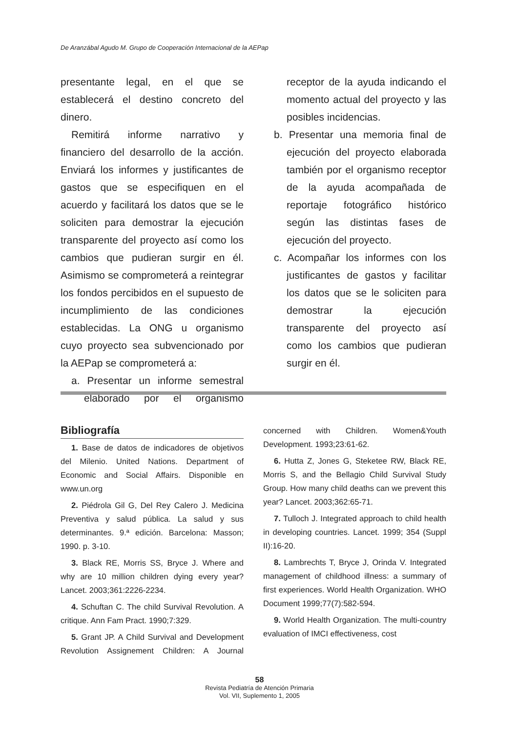De Aranzábal Agudo M. Grupo de Cooperación Internacional de la AEPap
presentante legal, en el que se establecerá el destino concreto del dinero.
Remitirá informe narrativo y financiero del desarrollo de la acción. Enviará los informes y justificantes de gastos que se especifiquen en el acuerdo y facilitará los datos que se le soliciten para demostrar la ejecución transparente del proyecto así como los cambios que pudieran surgir en él. Asimismo se comprometerá a reintegrar los fondos percibidos en el supuesto de incumplimiento de las condiciones establecidas. La ONG u organismo cuyo proyecto sea subvencionado por la AEPap se comprometerá a:
a. Presentar un informe semestral elaborado por el organismo receptor de la ayuda indicando el momento actual del proyecto y las posibles incidencias.
b. Presentar una memoria final de ejecución del proyecto elaborada también por el organismo receptor de la ayuda acompañada de reportaje fotográfico histórico según las distintas fases de ejecución del proyecto.
c. Acompañar los informes con los justificantes de gastos y facilitar los datos que se le soliciten para demostrar la ejecución transparente del proyecto así como los cambios que pudieran surgir en él.
Bibliografía
1. Base de datos de indicadores de objetivos del Milenio. United Nations. Department of Economic and Social Affairs. Disponible en www.un.org
2. Piédrola Gil G, Del Rey Calero J. Medicina Preventiva y salud pública. La salud y sus determinantes. 9.ª edición. Barcelona: Masson; 1990. p. 3-10.
3. Black RE, Morris SS, Bryce J. Where and why are 10 million children dying every year? Lancet. 2003;361:2226-2234.
4. Schuftan C. The child Survival Revolution. A critique. Ann Fam Pract. 1990;7:329.
5. Grant JP. A Child Survival and Development Revolution Assignement Children: A Journal concerned with Children. Women&Youth Development. 1993;23:61-62.
6. Hutta Z, Jones G, Steketee RW, Black RE, Morris S, and the Bellagio Child Survival Study Group. How many child deaths can we prevent this year? Lancet. 2003;362:65-71.
7. Tulloch J. Integrated approach to child health in developing countries. Lancet. 1999; 354 (Suppl II):16-20.
8. Lambrechts T, Bryce J, Orinda V. Integrated management of childhood illness: a summary of first experiences. World Health Organization. WHO Document 1999;77(7):582-594.
9. World Health Organization. The multi-country evaluation of IMCI effectiveness, cost
58
Revista Pediatría de Atención Primaria
Vol. VII, Suplemento 1, 2005